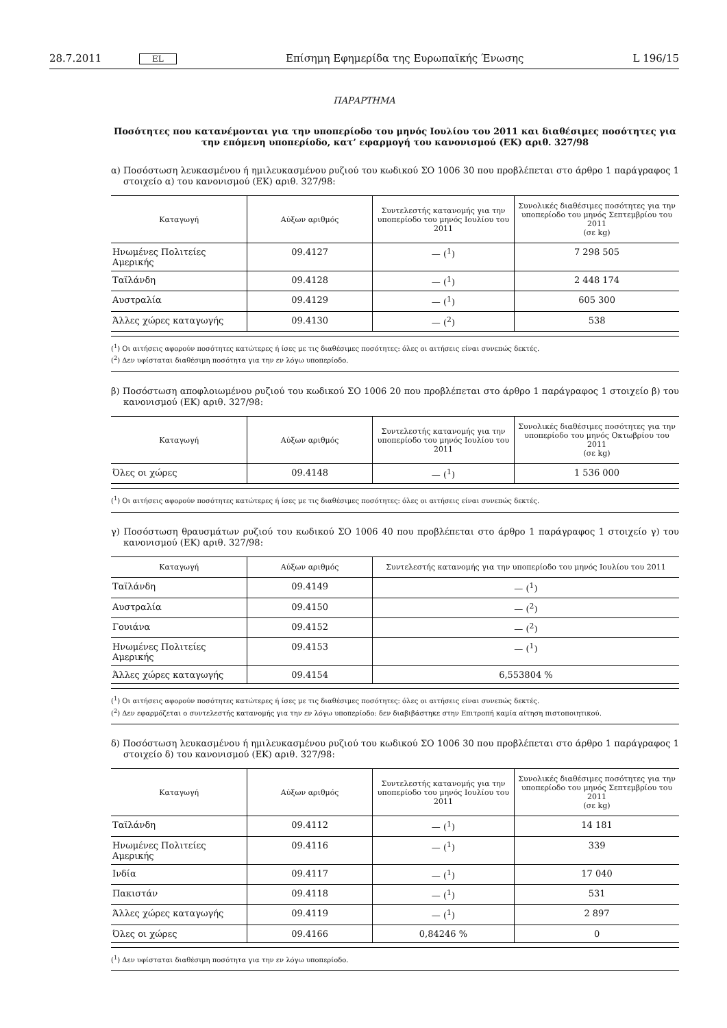28.7.2011 EL Επίσημη Εφημερίδα της Ευρωπαϊκής Ένωσης L 196/15
ΠΑΡΑΡΤΗΜΑ
Ποσότητες που κατανέμονται για την υποπερίοδο του μηνός Ιουλίου του 2011 και διαθέσιμες ποσότητες για την επόμενη υποπερίοδο, κατ’ εφαρμογή του κανονισμού (ΕΚ) αριθ. 327/98
α) Ποσόστωση λευκασμένου ή ημιλευκασμένου ρυζιού του κωδικού ΣΟ 1006 30 που προβλέπεται στο άρθρο 1 παράγραφος 1 στοιχείο α) του κανονισμού (ΕΚ) αριθ. 327/98:
| Καταγωγή | Αύξων αριθμός | Συντελεστής κατανομής για την υποπερίοδο του μηνός Ιουλίου του 2011 | Συνολικές διαθέσιμες ποσότητες για την υποπερίοδο του μηνός Σεπτεμβρίου του 2011 (σε kg) |
| --- | --- | --- | --- |
| Ηνωμένες Πολιτείες Αμερικής | 09.4127 | — (<sup>1</sup>) | 7 298 505 |
| Ταϊλάνδη | 09.4128 | — (<sup>1</sup>) | 2 448 174 |
| Αυστραλία | 09.4129 | — (<sup>1</sup>) | 605 300 |
| Άλλες χώρες καταγωγής | 09.4130 | — (<sup>2</sup>) | 538 |
(<sup>1</sup>) Οι αιτήσεις αφορούν ποσότητες κατώτερες ή ίσες με τις διαθέσιμες ποσότητες: όλες οι αιτήσεις είναι συνεπώς δεκτές.
(<sup>2</sup>) Δεν υφίσταται διαθέσιμη ποσότητα για την εν λόγω υποπερίοδο.
β) Ποσόστωση αποφλοιωμένου ρυζιού του κωδικού ΣΟ 1006 20 που προβλέπεται στο άρθρο 1 παράγραφος 1 στοιχείο β) του κανονισμού (ΕΚ) αριθ. 327/98:
| Καταγωγή | Αύξων αριθμός | Συντελεστής κατανομής για την υποπερίοδο του μηνός Ιουλίου του 2011 | Συνολικές διαθέσιμες ποσότητες για την υποπερίοδο του μηνός Οκτωβρίου του 2011 (σε kg) |
| --- | --- | --- | --- |
| Όλες οι χώρες | 09.4148 | — (<sup>1</sup>) | 1 536 000 |
(<sup>1</sup>) Οι αιτήσεις αφορούν ποσότητες κατώτερες ή ίσες με τις διαθέσιμες ποσότητες: όλες οι αιτήσεις είναι συνεπώς δεκτές.
γ) Ποσόστωση θραυσμάτων ρυζιού του κωδικού ΣΟ 1006 40 που προβλέπεται στο άρθρο 1 παράγραφος 1 στοιχείο γ) του κανονισμού (ΕΚ) αριθ. 327/98:
| Καταγωγή | Αύξων αριθμός | Συντελεστής κατανομής για την υποπερίοδο του μηνός Ιουλίου του 2011 |
| --- | --- | --- |
| Ταϊλάνδη | 09.4149 | — (<sup>1</sup>) |
| Αυστραλία | 09.4150 | — (<sup>2</sup>) |
| Γουιάνα | 09.4152 | — (<sup>2</sup>) |
| Ηνωμένες Πολιτείες Αμερικής | 09.4153 | — (<sup>1</sup>) |
| Άλλες χώρες καταγωγής | 09.4154 | 6,553804 % |
(<sup>1</sup>) Οι αιτήσεις αφορούν ποσότητες κατώτερες ή ίσες με τις διαθέσιμες ποσότητες: όλες οι αιτήσεις είναι συνεπώς δεκτές.
(<sup>2</sup>) Δεν εφαρμόζεται ο συντελεστής κατανομής για την εν λόγω υποπερίοδο: δεν διαβιβάστηκε στην Επιτροπή καμία αίτηση πιστοποιητικού.
δ) Ποσόστωση λευκασμένου ή ημιλευκασμένου ρυζιού του κωδικού ΣΟ 1006 30 που προβλέπεται στο άρθρο 1 παράγραφος 1 στοιχείο δ) του κανονισμού (ΕΚ) αριθ. 327/98:
| Καταγωγή | Αύξων αριθμός | Συντελεστής κατανομής για την υποπερίοδο του μηνός Ιουλίου του 2011 | Συνολικές διαθέσιμες ποσότητες για την υποπερίοδο του μηνός Σεπτεμβρίου του 2011 (σε kg) |
| --- | --- | --- | --- |
| Ταϊλάνδη | 09.4112 | — (<sup>1</sup>) | 14 181 |
| Ηνωμένες Πολιτείες Αμερικής | 09.4116 | — (<sup>1</sup>) | 339 |
| Ινδία | 09.4117 | — (<sup>1</sup>) | 17 040 |
| Πακιστάν | 09.4118 | — (<sup>1</sup>) | 531 |
| Άλλες χώρες καταγωγής | 09.4119 | — (<sup>1</sup>) | 2 897 |
| Όλες οι χώρες | 09.4166 | 0,84246 % | 0 |
(<sup>1</sup>) Δεν υφίσταται διαθέσιμη ποσότητα για την εν λόγω υποπερίοδο.